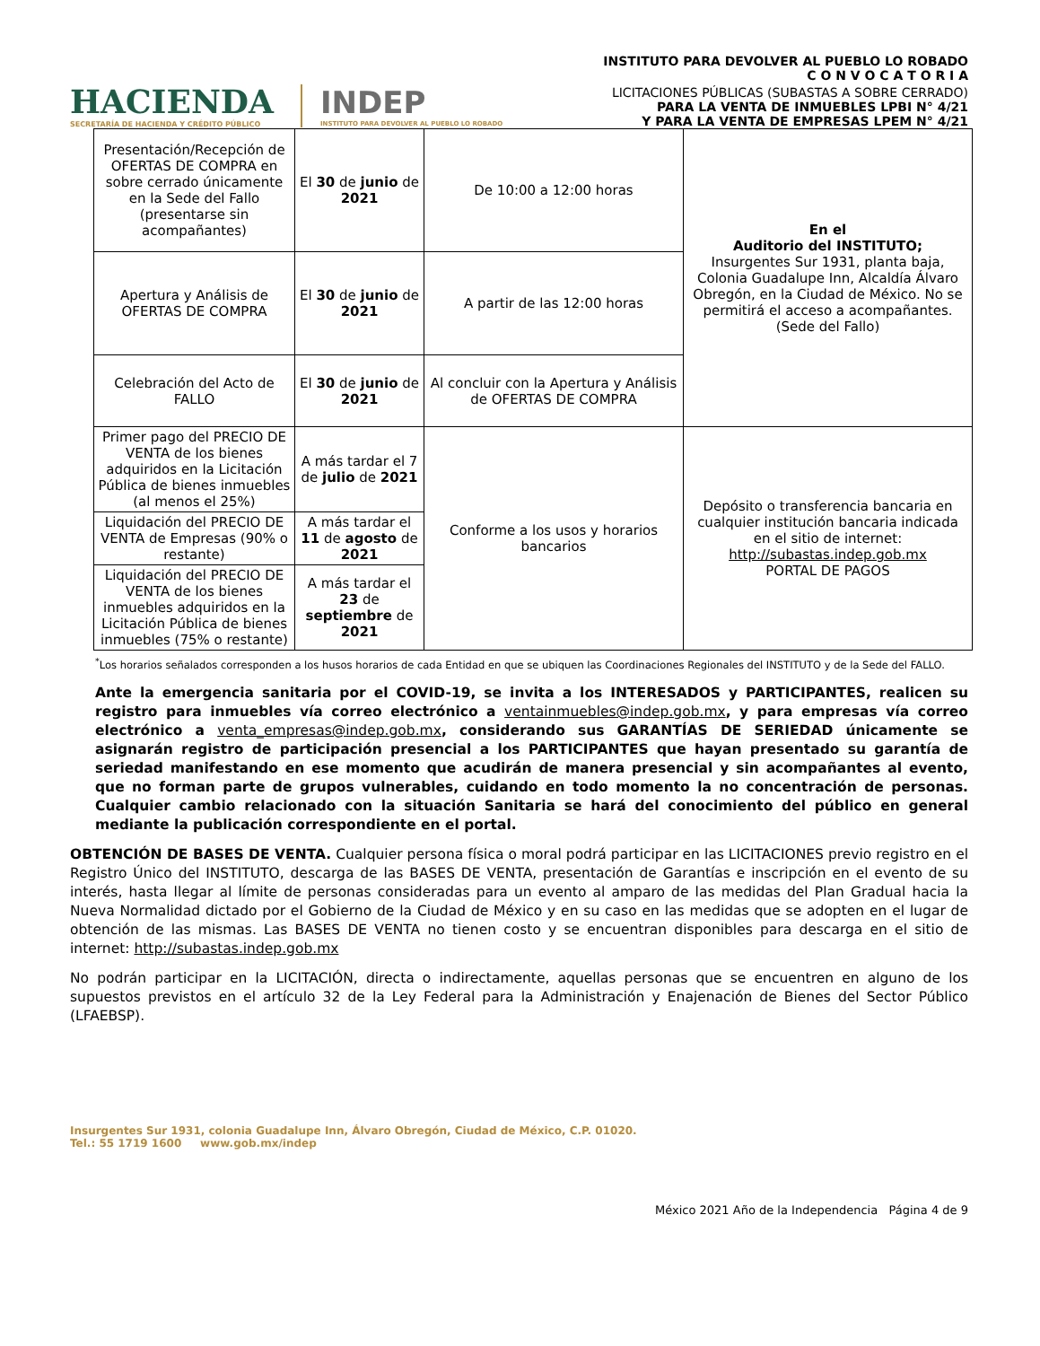INSTITUTO PARA DEVOLVER AL PUEBLO LO ROBADO
C O N V O C A T O R I A
HACIENDA
SECRETARÍA DE HACIENDA Y CRÉDITO PÚBLICO
INDEP
INSTITUTO PARA DEVOLVER AL PUEBLO LO ROBADO
LICITACIONES PÚBLICAS (SUBASTAS A SOBRE CERRADO)
PARA LA VENTA DE INMUEBLES LPBI N° 4/21
Y PARA LA VENTA DE EMPRESAS LPEM N° 4/21
| Presentación/Recepción de OFERTAS DE COMPRA en sobre cerrado únicamente en la Sede del Fallo (presentarse sin acompañantes) | El 30 de junio de 2021 | De 10:00 a 12:00 horas | En el Auditorio del INSTITUTO; Insurgentes Sur 1931, planta baja, Colonia Guadalupe Inn, Alcaldía Álvaro Obregón, en la Ciudad de México. No se permitirá el acceso a acompañantes. (Sede del Fallo) |
| Apertura y Análisis de OFERTAS DE COMPRA | El 30 de junio de 2021 | A partir de las 12:00 horas | |
| Celebración del Acto de FALLO | El 30 de junio de 2021 | Al concluir con la Apertura y Análisis de OFERTAS DE COMPRA | |
| Primer pago del PRECIO DE VENTA de los bienes adquiridos en la Licitación Pública de bienes inmuebles (al menos el 25%) | A más tardar el 7 de julio de 2021 | Conforme a los usos y horarios bancarios | Depósito o transferencia bancaria en cualquier institución bancaria indicada en el sitio de internet: http://subastas.indep.gob.mx PORTAL DE PAGOS |
| Liquidación del PRECIO DE VENTA de Empresas (90% o restante) | A más tardar el 11 de agosto de 2021 | | |
| Liquidación del PRECIO DE VENTA de los bienes inmuebles adquiridos en la Licitación Pública de bienes inmuebles (75% o restante) | A más tardar el 23 de septiembre de 2021 | | |
<sup>*</sup> Los horarios señalados corresponden a los husos horarios de cada Entidad en que se ubiquen las Coordinaciones Regionales del INSTITUTO y de la Sede del FALLO.
Ante la emergencia sanitaria por el COVID-19, se invita a los INTERESADOS y PARTICIPANTES, realicen su registro para inmuebles vía correo electrónico a ventainmuebles@indep.gob.mx, y para empresas vía correo electrónico a venta_empresas@indep.gob.mx, considerando sus GARANTÍAS DE SERIEDAD únicamente se asignarán registro de participación presencial a los PARTICIPANTES que hayan presentado su garantía de seriedad manifestando en ese momento que acudirán de manera presencial y sin acompañantes al evento, que no forman parte de grupos vulnerables, cuidando en todo momento la no concentración de personas. Cualquier cambio relacionado con la situación Sanitaria se hará del conocimiento del público en general mediante la publicación correspondiente en el portal.
OBTENCIÓN DE BASES DE VENTA. Cualquier persona física o moral podrá participar en las LICITACIONES previo registro en el Registro Único del INSTITUTO, descarga de las BASES DE VENTA, presentación de Garantías e inscripción en el evento de su interés, hasta llegar al límite de personas consideradas para un evento al amparo de las medidas del Plan Gradual hacia la Nueva Normalidad dictado por el Gobierno de la Ciudad de México y en su caso en las medidas que se adopten en el lugar de obtención de las mismas. Las BASES DE VENTA no tienen costo y se encuentran disponibles para descarga en el sitio de internet: http://subastas.indep.gob.mx
No podrán participar en la LICITACIÓN, directa o indirectamente, aquellas personas que se encuentren en alguno de los supuestos previstos en el artículo 32 de la Ley Federal para la Administración y Enajenación de Bienes del Sector Público (LFAEBSP).
Insurgentes Sur 1931, colonia Guadalupe Inn, Álvaro Obregón, Ciudad de México, C.P. 01020.
Tel.: 55 1719 1600 www.gob.mx/indep
México 2021 Año de la Independencia Página 4 de 9